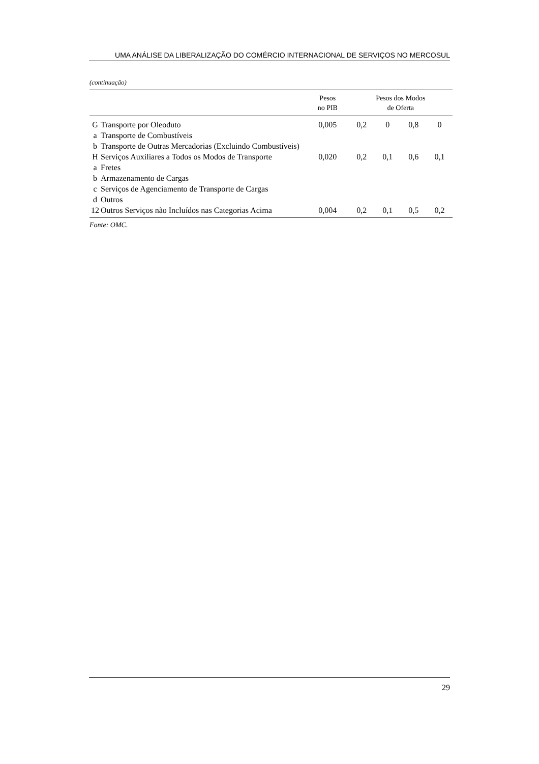UMA ANÁLISE DA LIBERALIZAÇÃO DO COMÉRCIO INTERNACIONAL DE SERVIÇOS NO MERCOSUL
(continuação)
| | | Pesos no PIB | Pesos dos Modos de Oferta | | | |
| --- | --- | --- | --- | --- | --- | --- |
| G | Transporte por Oleoduto | 0,005 | 0,2 | 0 | 0,8 | 0 |
| a | Transporte de Combustíveis | | | | | |
| b | Transporte de Outras Mercadorias (Excluindo Combustíveis) | | | | | |
| H | Serviços Auxiliares a Todos os Modos de Transporte | 0,020 | 0,2 | 0,1 | 0,6 | 0,1 |
| a | Fretes | | | | | |
| b | Armazenamento de Cargas | | | | | |
| c | Serviços de Agenciamento de Transporte de Cargas | | | | | |
| d | Outros | | | | | |
| 12 | Outros Serviços não Incluídos nas Categorias Acima | 0,004 | 0,2 | 0,1 | 0,5 | 0,2 |
Fonte: OMC.
29